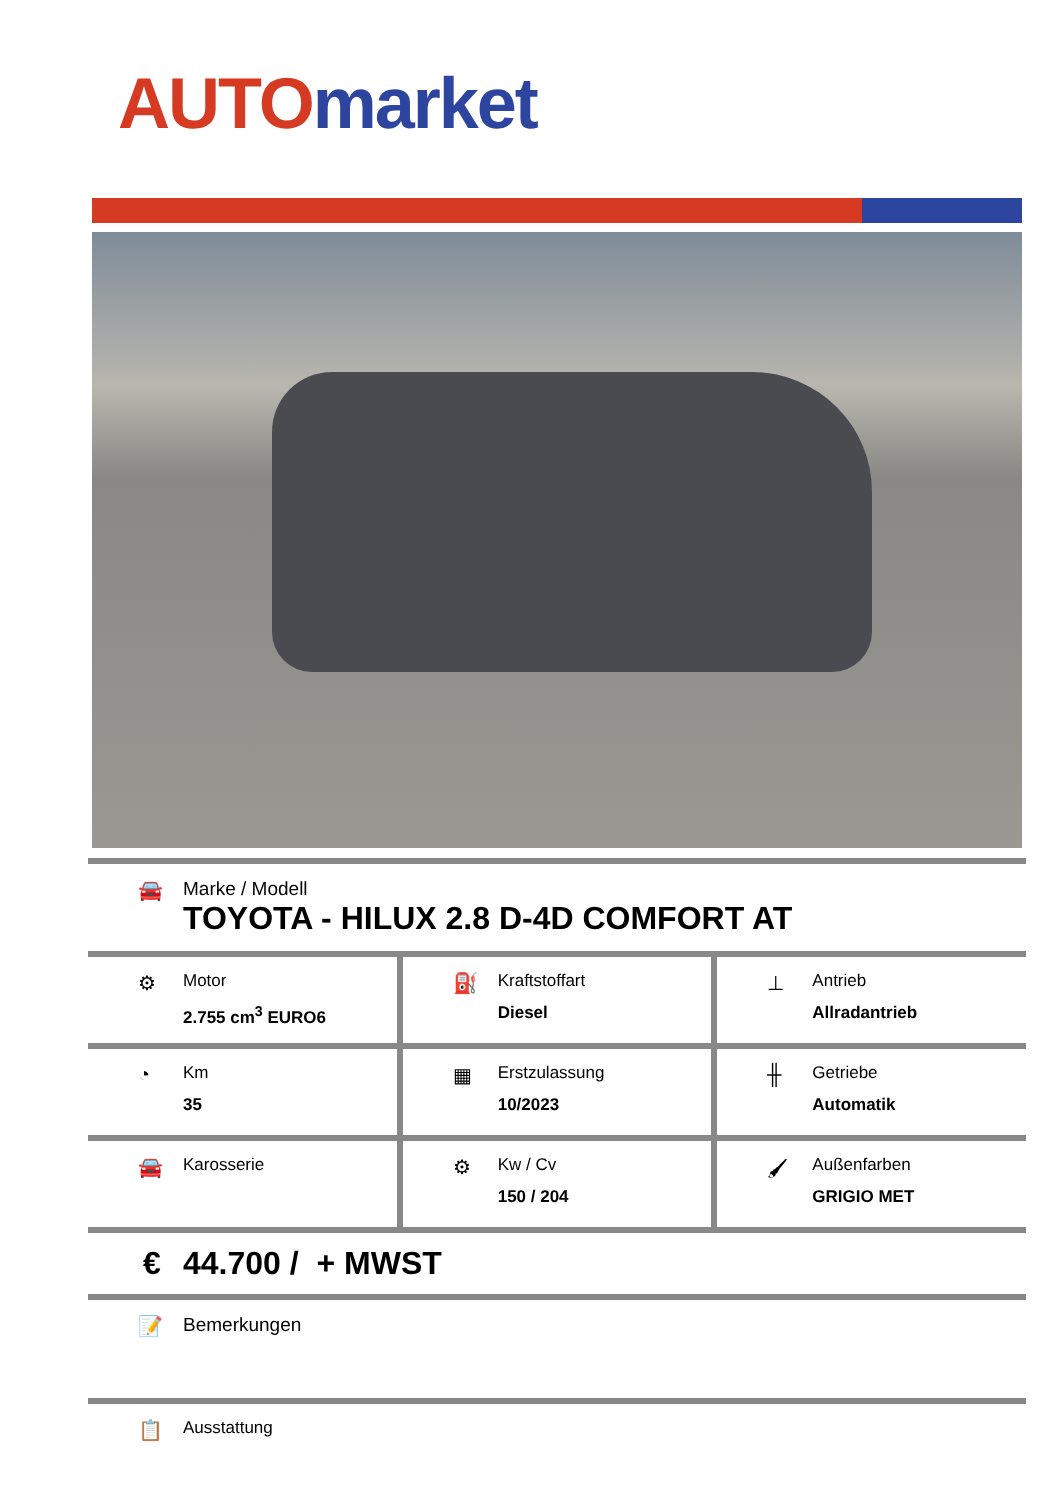AUTO market
🚘 Marke / Modell
TOYOTA - HILUX 2.8 D-4D COMFORT AT
⚙
Motor
2.755 cm<sup>3</sup> EURO6
⛽
Kraftstoffart
Diesel
⊥
Antrieb
Allradantrieb
◔
Km
35
▦
Erstzulassung
10/2023
╫
Getriebe
Automatik
🚘
Karosserie
⚙
Kw / Cv
150 / 204
🖌
Außenfarben
GRIGIO MET
€ 44.700 / + MWST
📝 Bemerkungen
📋
Ausstattung